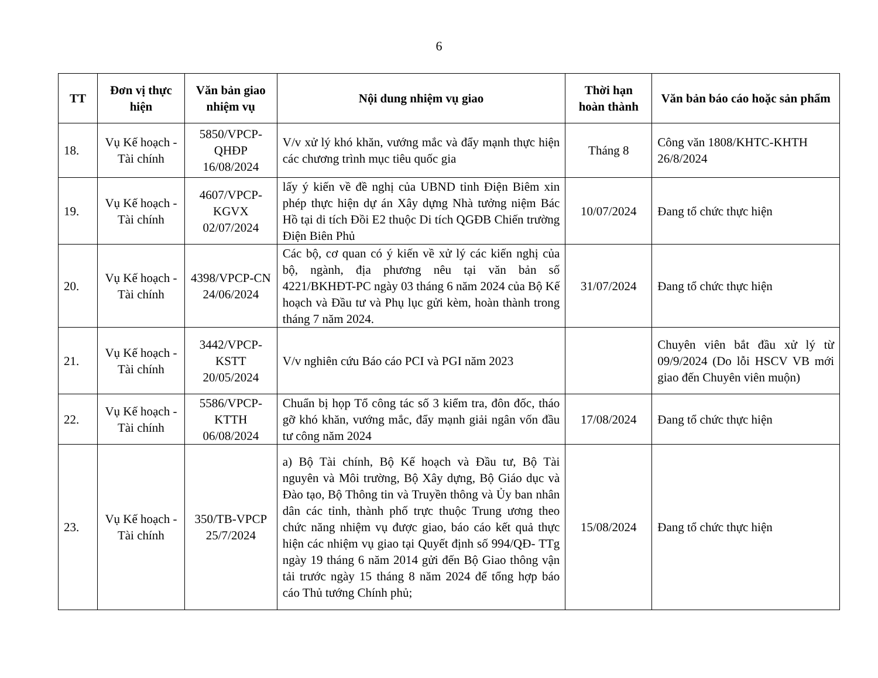6
| TT | Đơn vị thực hiện | Văn bản giao nhiệm vụ | Nội dung nhiệm vụ giao | Thời hạn hoàn thành | Văn bản báo cáo hoặc sản phẩm |
| --- | --- | --- | --- | --- | --- |
| 18. | Vụ Kế hoạch - Tài chính | 5850/VPCP-QHĐP 16/08/2024 | V/v xử lý khó khăn, vướng mắc và đẩy mạnh thực hiện các chương trình mục tiêu quốc gia | Tháng 8 | Công văn 1808/KHTC-KHTH 26/8/2024 |
| 19. | Vụ Kế hoạch - Tài chính | 4607/VPCP-KGVX 02/07/2024 | lấy ý kiến về đề nghị của UBND tỉnh Điện Biêm xin phép thực hiện dự án Xây dựng Nhà tưởng niệm Bác Hồ tại di tích Đồi E2 thuộc Di tích QGĐB Chiến trường Điện Biên Phủ | 10/07/2024 | Đang tổ chức thực hiện |
| 20. | Vụ Kế hoạch - Tài chính | 4398/VPCP-CN 24/06/2024 | Các bộ, cơ quan có ý kiến về xử lý các kiến nghị của bộ, ngành, địa phương nêu tại văn bản số 4221/BKHĐT-PC ngày 03 tháng 6 năm 2024 của Bộ Kế hoạch và Đầu tư và Phụ lục gửi kèm, hoàn thành trong tháng 7 năm 2024. | 31/07/2024 | Đang tổ chức thực hiện |
| 21. | Vụ Kế hoạch - Tài chính | 3442/VPCP-KSTT 20/05/2024 | V/v nghiên cứu Báo cáo PCI và PGI năm 2023 | | Chuyên viên bắt đầu xử lý từ 09/9/2024 (Do lỗi HSCV VB mới giao đến Chuyên viên muộn) |
| 22. | Vụ Kế hoạch - Tài chính | 5586/VPCP-KTTH 06/08/2024 | Chuẩn bị họp Tổ công tác số 3 kiểm tra, đôn đốc, tháo gỡ khó khăn, vướng mắc, đẩy mạnh giải ngân vốn đầu tư công năm 2024 | 17/08/2024 | Đang tổ chức thực hiện |
| 23. | Vụ Kế hoạch - Tài chính | 350/TB-VPCP 25/7/2024 | a) Bộ Tài chính, Bộ Kế hoạch và Đầu tư, Bộ Tài nguyên và Môi trường, Bộ Xây dựng, Bộ Giáo dục và Đào tạo, Bộ Thông tin và Truyền thông và Ủy ban nhân dân các tỉnh, thành phố trực thuộc Trung ương theo chức năng nhiệm vụ được giao, báo cáo kết quả thực hiện các nhiệm vụ giao tại Quyết định số 994/QĐ- TTg ngày 19 tháng 6 năm 2014 gửi đến Bộ Giao thông vận tải trước ngày 15 tháng 8 năm 2024 để tổng hợp báo cáo Thủ tướng Chính phủ; | 15/08/2024 | Đang tổ chức thực hiện |